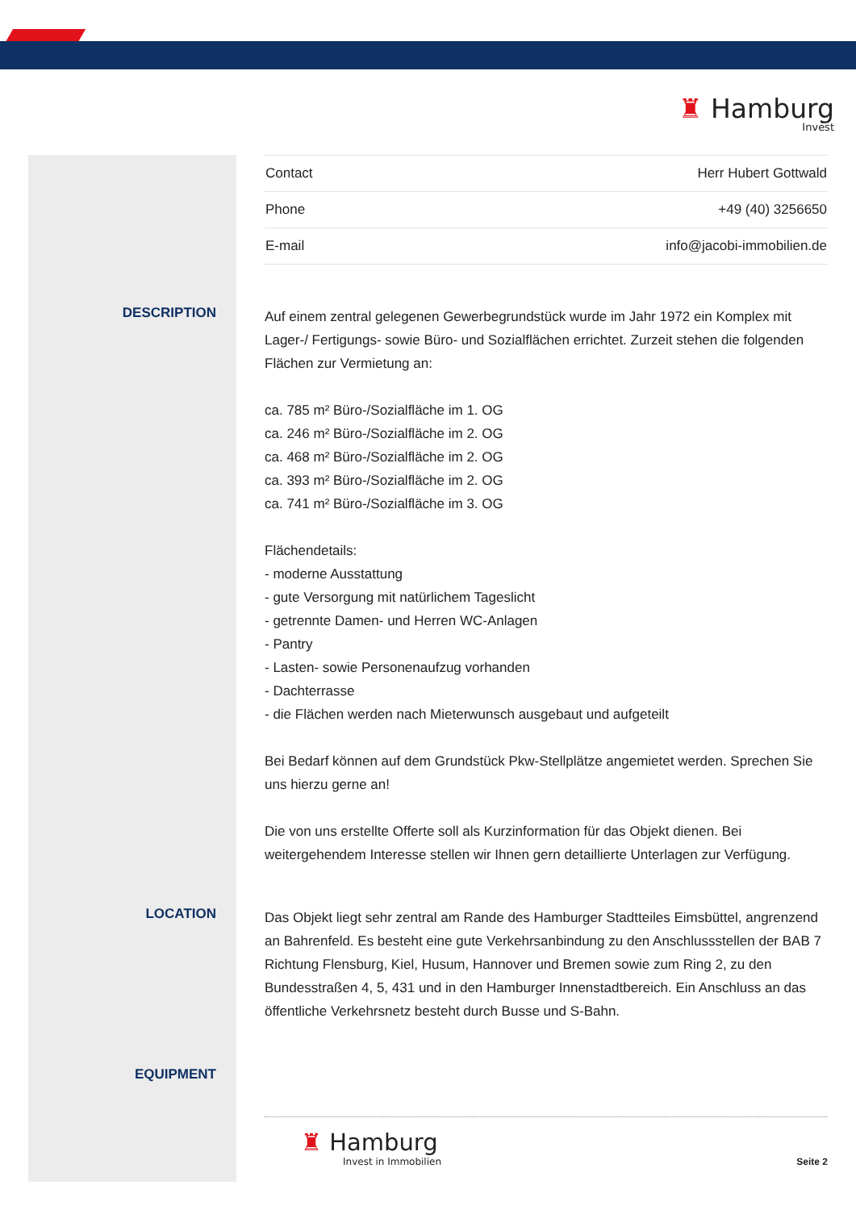♜ Hamburg
Invest
| Contact | Herr Hubert Gottwald |
| Phone | +49 (40) 3256650 |
| E-mail | info@jacobi-immobilien.de |
DESCRIPTION
Auf einem zentral gelegenen Gewerbegrundstück wurde im Jahr 1972 ein Komplex mit Lager-/ Fertigungs- sowie Büro- und Sozialflächen errichtet. Zurzeit stehen die folgenden Flächen zur Vermietung an:
ca. 785 m² Büro-/Sozialfläche im 1. OG
ca. 246 m² Büro-/Sozialfläche im 2. OG
ca. 468 m² Büro-/Sozialfläche im 2. OG
ca. 393 m² Büro-/Sozialfläche im 2. OG
ca. 741 m² Büro-/Sozialfläche im 3. OG
Flächendetails:
- moderne Ausstattung
- gute Versorgung mit natürlichem Tageslicht
- getrennte Damen- und Herren WC-Anlagen
- Pantry
- Lasten- sowie Personenaufzug vorhanden
- Dachterrasse
- die Flächen werden nach Mieterwunsch ausgebaut und aufgeteilt
Bei Bedarf können auf dem Grundstück Pkw-Stellplätze angemietet werden. Sprechen Sie uns hierzu gerne an!
Die von uns erstellte Offerte soll als Kurzinformation für das Objekt dienen. Bei weitergehendem Interesse stellen wir Ihnen gern detaillierte Unterlagen zur Verfügung.
LOCATION
Das Objekt liegt sehr zentral am Rande des Hamburger Stadtteiles Eimsbüttel, angrenzend an Bahrenfeld. Es besteht eine gute Verkehrsanbindung zu den Anschlussstellen der BAB 7 Richtung Flensburg, Kiel, Husum, Hannover und Bremen sowie zum Ring 2, zu den Bundesstraßen 4, 5, 431 und in den Hamburger Innenstadtbereich. Ein Anschluss an das öffentliche Verkehrsnetz besteht durch Busse und S-Bahn.
EQUIPMENT
♜ Hamburg
Invest in Immobilien
Seite 2